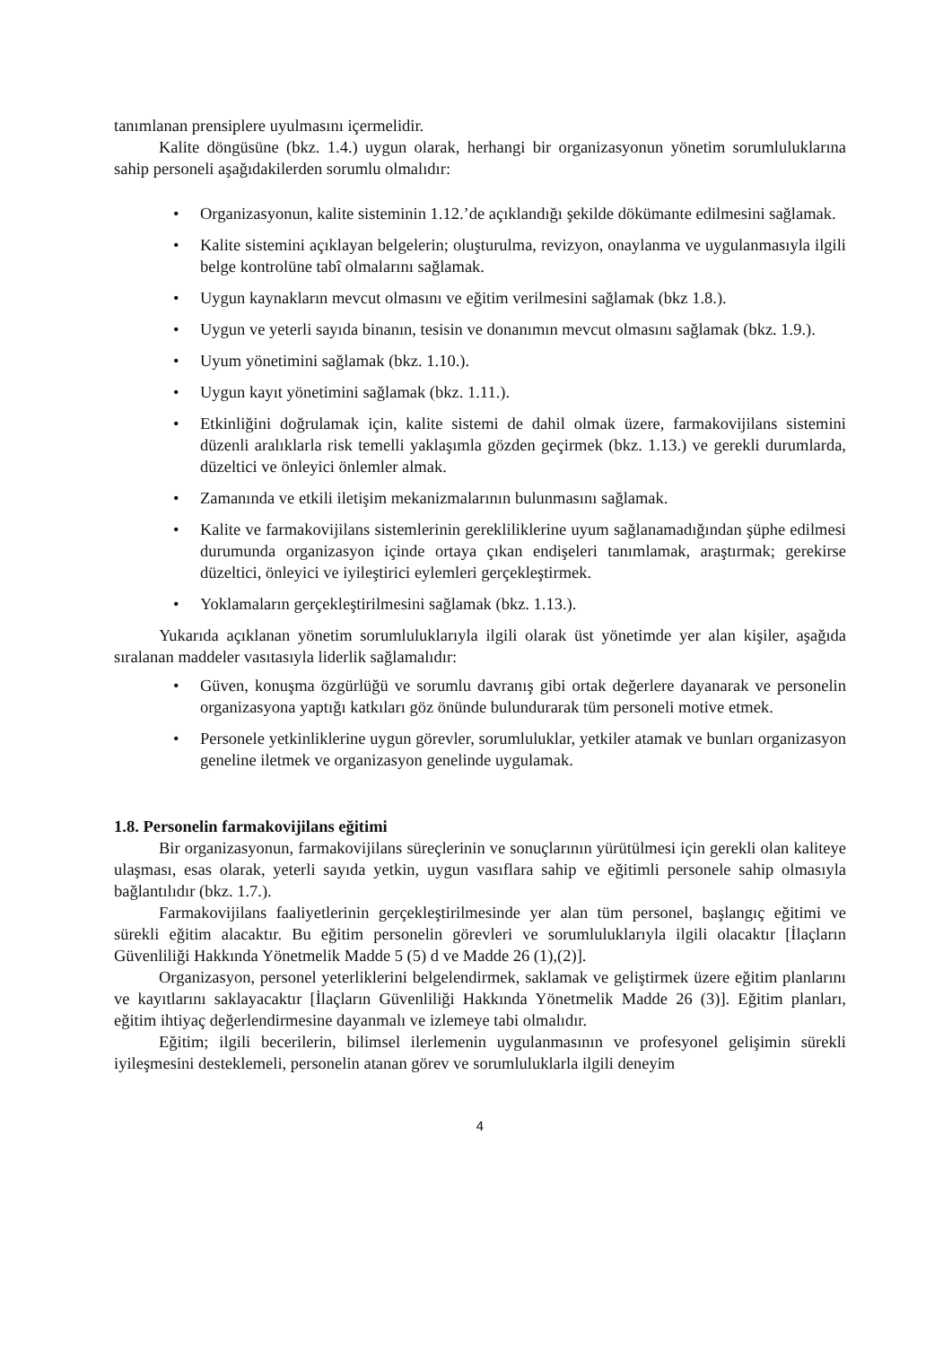tanımlanan prensiplere uyulmasını içermelidir.
Kalite döngüsüne (bkz. 1.4.) uygun olarak, herhangi bir organizasyonun yönetim sorumluluklarına sahip personeli aşağıdakilerden sorumlu olmalıdır:
• Organizasyonun, kalite sisteminin 1.12.’de açıklandığı şekilde dökümante edilmesini sağlamak.
• Kalite sistemini açıklayan belgelerin; oluşturulma, revizyon, onaylanma ve uygulanmasıyla ilgili belge kontrolüne tabî olmalarını sağlamak.
• Uygun kaynakların mevcut olmasını ve eğitim verilmesini sağlamak (bkz 1.8.).
• Uygun ve yeterli sayıda binanın, tesisin ve donanımın mevcut olmasını sağlamak (bkz. 1.9.).
• Uyum yönetimini sağlamak (bkz. 1.10.).
• Uygun kayıt yönetimini sağlamak (bkz. 1.11.).
• Etkinliğini doğrulamak için, kalite sistemi de dahil olmak üzere, farmakovijilans sistemini düzenli aralıklarla risk temelli yaklaşımla gözden geçirmek (bkz. 1.13.) ve gerekli durumlarda, düzeltici ve önleyici önlemler almak.
• Zamanında ve etkili iletişim mekanizmalarının bulunmasını sağlamak.
• Kalite ve farmakovijilans sistemlerinin gerekliliklerine uyum sağlanamadığından şüphe edilmesi durumunda organizasyon içinde ortaya çıkan endişeleri tanımlamak, araştırmak; gerekirse düzeltici, önleyici ve iyileştirici eylemleri gerçekleştirmek.
• Yoklamaların gerçekleştirilmesini sağlamak (bkz. 1.13.).
Yukarıda açıklanan yönetim sorumluluklarıyla ilgili olarak üst yönetimde yer alan kişiler, aşağıda sıralanan maddeler vasıtasıyla liderlik sağlamalıdır:
• Güven, konuşma özgürlüğü ve sorumlu davranış gibi ortak değerlere dayanarak ve personelin organizasyona yaptığı katkıları göz önünde bulundurarak tüm personeli motive etmek.
• Personele yetkinliklerine uygun görevler, sorumluluklar, yetkiler atamak ve bunları organizasyon geneline iletmek ve organizasyon genelinde uygulamak.
1.8. Personelin farmakovijilans eğitimi
Bir organizasyonun, farmakovijilans süreçlerinin ve sonuçlarının yürütülmesi için gerekli olan kaliteye ulaşması, esas olarak, yeterli sayıda yetkin, uygun vasıflara sahip ve eğitimli personele sahip olmasıyla bağlantılıdır (bkz. 1.7.).
Farmakovijilans faaliyetlerinin gerçekleştirilmesinde yer alan tüm personel, başlangıç eğitimi ve sürekli eğitim alacaktır. Bu eğitim personelin görevleri ve sorumluluklarıyla ilgili olacaktır [İlaçların Güvenliliği Hakkında Yönetmelik Madde 5 (5) d ve Madde 26 (1),(2)].
Organizasyon, personel yeterliklerini belgelendirmek, saklamak ve geliştirmek üzere eğitim planlarını ve kayıtlarını saklayacaktır [İlaçların Güvenliliği Hakkında Yönetmelik Madde 26 (3)]. Eğitim planları, eğitim ihtiyaç değerlendirmesine dayanmalı ve izlemeye tabi olmalıdır.
Eğitim; ilgili becerilerin, bilimsel ilerlemenin uygulanmasının ve profesyonel gelişimin sürekli iyileşmesini desteklemeli, personelin atanan görev ve sorumluluklarla ilgili deneyim
4